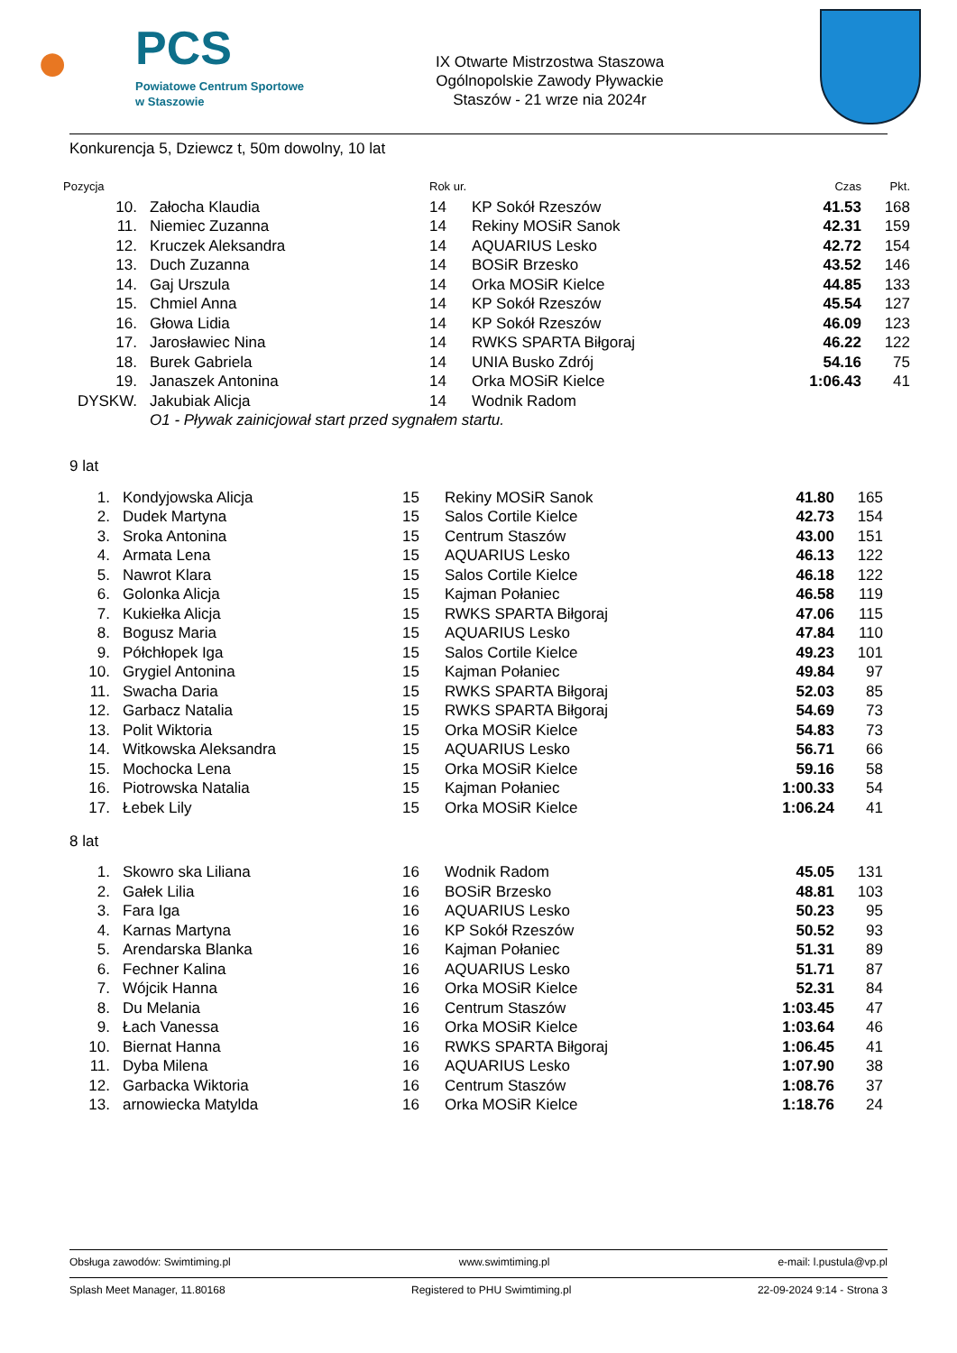●
PCS
Powiatowe Centrum Sportowe
w Staszowie
IX Otwarte Mistrzostwa Staszowa
Ogólnopolskie Zawody Pływackie
Staszów - 21 wrze nia 2024r
Konkurencja 5, Dziewcz t, 50m dowolny, 10 lat
| Pozycja | | Rok ur. | | Czas | Pkt. |
| --- | --- | --- | --- | --- | --- |
| 10. | Załocha Klaudia | 14 | KP Sokół Rzeszów | 41.53 | 168 |
| 11. | Niemiec Zuzanna | 14 | Rekiny MOSiR Sanok | 42.31 | 159 |
| 12. | Kruczek Aleksandra | 14 | AQUARIUS Lesko | 42.72 | 154 |
| 13. | Duch Zuzanna | 14 | BOSiR Brzesko | 43.52 | 146 |
| 14. | Gaj Urszula | 14 | Orka MOSiR Kielce | 44.85 | 133 |
| 15. | Chmiel Anna | 14 | KP Sokół Rzeszów | 45.54 | 127 |
| 16. | Głowa Lidia | 14 | KP Sokół Rzeszów | 46.09 | 123 |
| 17. | Jarosławiec Nina | 14 | RWKS SPARTA Biłgoraj | 46.22 | 122 |
| 18. | Burek Gabriela | 14 | UNIA Busko Zdrój | 54.16 | 75 |
| 19. | Janaszek Antonina | 14 | Orka MOSiR Kielce | 1:06.43 | 41 |
| DYSKW. | Jakubiak Alicja | 14 | Wodnik Radom | | |
| | O1 - Pływak zainicjował start przed sygnałem startu. | | | | |
9 lat
| 1. | Kondyjowska Alicja | 15 | Rekiny MOSiR Sanok | 41.80 | 165 |
| 2. | Dudek Martyna | 15 | Salos Cortile Kielce | 42.73 | 154 |
| 3. | Sroka Antonina | 15 | Centrum Staszów | 43.00 | 151 |
| 4. | Armata Lena | 15 | AQUARIUS Lesko | 46.13 | 122 |
| 5. | Nawrot Klara | 15 | Salos Cortile Kielce | 46.18 | 122 |
| 6. | Golonka Alicja | 15 | Kajman Połaniec | 46.58 | 119 |
| 7. | Kukiełka Alicja | 15 | RWKS SPARTA Biłgoraj | 47.06 | 115 |
| 8. | Bogusz Maria | 15 | AQUARIUS Lesko | 47.84 | 110 |
| 9. | Półchłopek Iga | 15 | Salos Cortile Kielce | 49.23 | 101 |
| 10. | Grygiel Antonina | 15 | Kajman Połaniec | 49.84 | 97 |
| 11. | Swacha Daria | 15 | RWKS SPARTA Biłgoraj | 52.03 | 85 |
| 12. | Garbacz Natalia | 15 | RWKS SPARTA Biłgoraj | 54.69 | 73 |
| 13. | Polit Wiktoria | 15 | Orka MOSiR Kielce | 54.83 | 73 |
| 14. | Witkowska Aleksandra | 15 | AQUARIUS Lesko | 56.71 | 66 |
| 15. | Mochocka Lena | 15 | Orka MOSiR Kielce | 59.16 | 58 |
| 16. | Piotrowska Natalia | 15 | Kajman Połaniec | 1:00.33 | 54 |
| 17. | Łebek Lily | 15 | Orka MOSiR Kielce | 1:06.24 | 41 |
8 lat
| 1. | Skowro ska Liliana | 16 | Wodnik Radom | 45.05 | 131 |
| 2. | Gałek Lilia | 16 | BOSiR Brzesko | 48.81 | 103 |
| 3. | Fara Iga | 16 | AQUARIUS Lesko | 50.23 | 95 |
| 4. | Karnas Martyna | 16 | KP Sokół Rzeszów | 50.52 | 93 |
| 5. | Arendarska Blanka | 16 | Kajman Połaniec | 51.31 | 89 |
| 6. | Fechner Kalina | 16 | AQUARIUS Lesko | 51.71 | 87 |
| 7. | Wójcik Hanna | 16 | Orka MOSiR Kielce | 52.31 | 84 |
| 8. | Du Melania | 16 | Centrum Staszów | 1:03.45 | 47 |
| 9. | Łach Vanessa | 16 | Orka MOSiR Kielce | 1:03.64 | 46 |
| 10. | Biernat Hanna | 16 | RWKS SPARTA Biłgoraj | 1:06.45 | 41 |
| 11. | Dyba Milena | 16 | AQUARIUS Lesko | 1:07.90 | 38 |
| 12. | Garbacka Wiktoria | 16 | Centrum Staszów | 1:08.76 | 37 |
| 13. | arnowiecka Matylda | 16 | Orka MOSiR Kielce | 1:18.76 | 24 |
Obsługa zawodów: Swimtiming.pl www.swimtiming.pl e-mail: l.pustula@vp.pl
Splash Meet Manager, 11.80168 Registered to PHU Swimtiming.pl 22-09-2024 9:14 - Strona 3